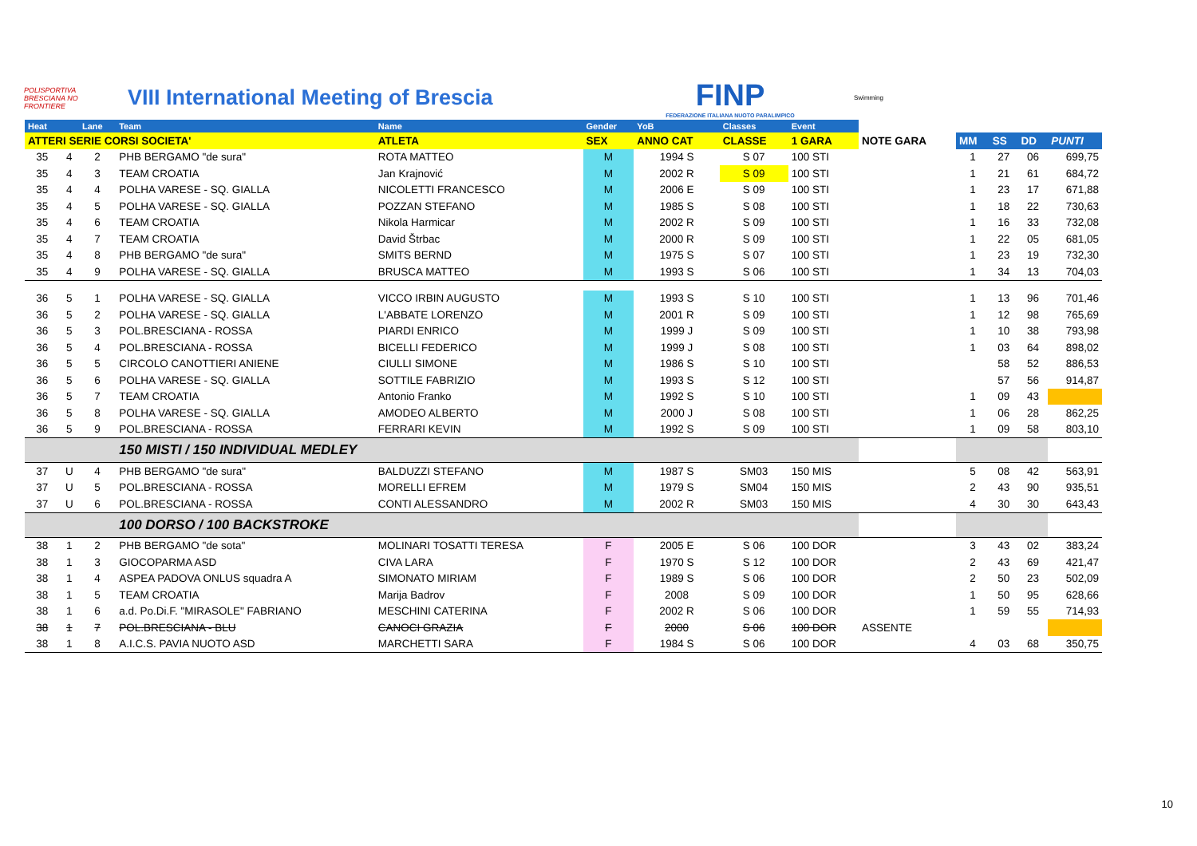POLISPORTIVA BRESCIANA NO FRONTIERE
VIII International Meeting of Brescia
FINP
FEDERAZIONE ITALIANA NUOTO PARALIMPICO
Swimming
| Heat | | Lane | Team | Name | Gender | YoB | Classes | Event | | | | | |
| --- | --- | --- | --- | --- | --- | --- | --- | --- | --- | --- | --- | --- | --- |
| ATTERI SERIE CORSI SOCIETA' | | | | ATLETA | SEX | ANNO CAT | CLASSE | 1 GARA | NOTE GARA | MM | SS | DD | PUNTI |
| 35 | 4 | 2 | PHB BERGAMO "de sura" | ROTA MATTEO | M | 1994 S | S 07 | 100 STI | | 1 | 27 | 06 | 699,75 |
| 35 | 4 | 3 | TEAM CROATIA | Jan Krajnović | M | 2002 R | S 09 | 100 STI | | 1 | 21 | 61 | 684,72 |
| 35 | 4 | 4 | POLHA VARESE - SQ. GIALLA | NICOLETTI FRANCESCO | M | 2006 E | S 09 | 100 STI | | 1 | 23 | 17 | 671,88 |
| 35 | 4 | 5 | POLHA VARESE - SQ. GIALLA | POZZAN STEFANO | M | 1985 S | S 08 | 100 STI | | 1 | 18 | 22 | 730,63 |
| 35 | 4 | 6 | TEAM CROATIA | Nikola Harmicar | M | 2002 R | S 09 | 100 STI | | 1 | 16 | 33 | 732,08 |
| 35 | 4 | 7 | TEAM CROATIA | David Štrbac | M | 2000 R | S 09 | 100 STI | | 1 | 22 | 05 | 681,05 |
| 35 | 4 | 8 | PHB BERGAMO "de sura" | SMITS BERND | M | 1975 S | S 07 | 100 STI | | 1 | 23 | 19 | 732,30 |
| 35 | 4 | 9 | POLHA VARESE - SQ. GIALLA | BRUSCA MATTEO | M | 1993 S | S 06 | 100 STI | | 1 | 34 | 13 | 704,03 |
| 36 | 5 | 1 | POLHA VARESE - SQ. GIALLA | VICCO IRBIN AUGUSTO | M | 1993 S | S 10 | 100 STI | | 1 | 13 | 96 | 701,46 |
| 36 | 5 | 2 | POLHA VARESE - SQ. GIALLA | L'ABBATE LORENZO | M | 2001 R | S 09 | 100 STI | | 1 | 12 | 98 | 765,69 |
| 36 | 5 | 3 | POL.BRESCIANA - ROSSA | PIARDI ENRICO | M | 1999 J | S 09 | 100 STI | | 1 | 10 | 38 | 793,98 |
| 36 | 5 | 4 | POL.BRESCIANA - ROSSA | BICELLI FEDERICO | M | 1999 J | S 08 | 100 STI | | 1 | 03 | 64 | 898,02 |
| 36 | 5 | 5 | CIRCOLO CANOTTIERI ANIENE | CIULLI SIMONE | M | 1986 S | S 10 | 100 STI | | | 58 | 52 | 886,53 |
| 36 | 5 | 6 | POLHA VARESE - SQ. GIALLA | SOTTILE FABRIZIO | M | 1993 S | S 12 | 100 STI | | | 57 | 56 | 914,87 |
| 36 | 5 | 7 | TEAM CROATIA | Antonio Franko | M | 1992 S | S 10 | 100 STI | | 1 | 09 | 43 | |
| 36 | 5 | 8 | POLHA VARESE - SQ. GIALLA | AMODEO ALBERTO | M | 2000 J | S 08 | 100 STI | | 1 | 06 | 28 | 862,25 |
| 36 | 5 | 9 | POL.BRESCIANA - ROSSA | FERRARI KEVIN | M | 1992 S | S 09 | 100 STI | | 1 | 09 | 58 | 803,10 |
| | | | 150 MISTI / 150 INDIVIDUAL MEDLEY | | | | | | | | | | |
| 37 | U | 4 | PHB BERGAMO "de sura" | BALDUZZI STEFANO | M | 1987 S | SM03 | 150 MIS | | 5 | 08 | 42 | 563,91 |
| 37 | U | 5 | POL.BRESCIANA - ROSSA | MORELLI EFREM | M | 1979 S | SM04 | 150 MIS | | 2 | 43 | 90 | 935,51 |
| 37 | U | 6 | POL.BRESCIANA - ROSSA | CONTI ALESSANDRO | M | 2002 R | SM03 | 150 MIS | | 4 | 30 | 30 | 643,43 |
| | | | 100 DORSO / 100 BACKSTROKE | | | | | | | | | | |
| 38 | 1 | 2 | PHB BERGAMO "de sota" | MOLINARI TOSATTI TERESA | F | 2005 E | S 06 | 100 DOR | | 3 | 43 | 02 | 383,24 |
| 38 | 1 | 3 | GIOCOPARMA ASD | CIVA LARA | F | 1970 S | S 12 | 100 DOR | | 2 | 43 | 69 | 421,47 |
| 38 | 1 | 4 | ASPEA PADOVA ONLUS squadra A | SIMONATO MIRIAM | F | 1989 S | S 06 | 100 DOR | | 2 | 50 | 23 | 502,09 |
| 38 | 1 | 5 | TEAM CROATIA | Marija Badrov | F | 2008 | S 09 | 100 DOR | | 1 | 50 | 95 | 628,66 |
| 38 | 1 | 6 | a.d. Po.Di.F. "MIRASOLE" FABRIANO | MESCHINI CATERINA | F | 2002 R | S 06 | 100 DOR | | 1 | 59 | 55 | 714,93 |
| 38 | 1 | 7 | POL.BRESCIANA - BLU | CANOCI GRAZIA | F | 2000 | S 06 | 100 DOR | ASSENTE | | | | |
| 38 | 1 | 8 | A.I.C.S. PAVIA NUOTO ASD | MARCHETTI SARA | F | 1984 S | S 06 | 100 DOR | | 4 | 03 | 68 | 350,75 |
10